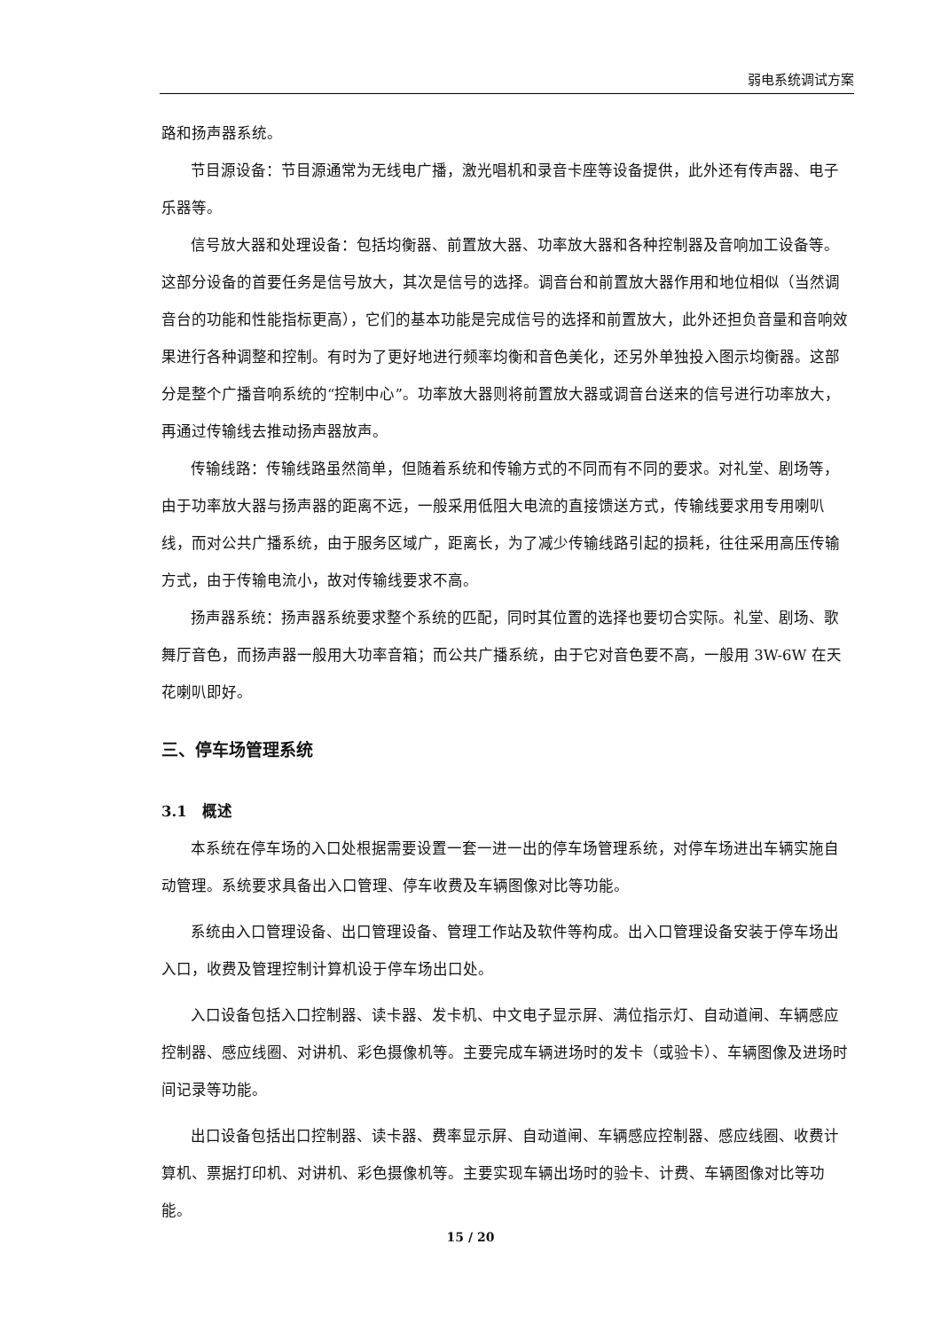弱电系统调试方案
路和扬声器系统。
节目源设备：节目源通常为无线电广播，激光唱机和录音卡座等设备提供，此外还有传声器、电子乐器等。
信号放大器和处理设备：包括均衡器、前置放大器、功率放大器和各种控制器及音响加工设备等。这部分设备的首要任务是信号放大，其次是信号的选择。调音台和前置放大器作用和地位相似（当然调音台的功能和性能指标更高），它们的基本功能是完成信号的选择和前置放大，此外还担负音量和音响效果进行各种调整和控制。有时为了更好地进行频率均衡和音色美化，还另外单独投入图示均衡器。这部分是整个广播音响系统的“控制中心”。功率放大器则将前置放大器或调音台送来的信号进行功率放大，再通过传输线去推动扬声器放声。
传输线路：传输线路虽然简单，但随着系统和传输方式的不同而有不同的要求。对礼堂、剧场等，由于功率放大器与扬声器的距离不远，一般采用低阻大电流的直接馈送方式，传输线要求用专用喇叭线，而对公共广播系统，由于服务区域广，距离长，为了减少传输线路引起的损耗，往往采用高压传输方式，由于传输电流小，故对传输线要求不高。
扬声器系统：扬声器系统要求整个系统的匹配，同时其位置的选择也要切合实际。礼堂、剧场、歌舞厅音色，而扬声器一般用大功率音箱；而公共广播系统，由于它对音色要不高，一般用 3W-6W 在天花喇叭即好。
三、停车场管理系统
3.1　概述
本系统在停车场的入口处根据需要设置一套一进一出的停车场管理系统，对停车场进出车辆实施自动管理。系统要求具备出入口管理、停车收费及车辆图像对比等功能。
系统由入口管理设备、出口管理设备、管理工作站及软件等构成。出入口管理设备安装于停车场出入口，收费及管理控制计算机设于停车场出口处。
入口设备包括入口控制器、读卡器、发卡机、中文电子显示屏、满位指示灯、自动道闸、车辆感应控制器、感应线圈、对讲机、彩色摄像机等。主要完成车辆进场时的发卡（或验卡）、车辆图像及进场时间记录等功能。
出口设备包括出口控制器、读卡器、费率显示屏、自动道闸、车辆感应控制器、感应线圈、收费计算机、票据打印机、对讲机、彩色摄像机等。主要实现车辆出场时的验卡、计费、车辆图像对比等功能。
15 / 20